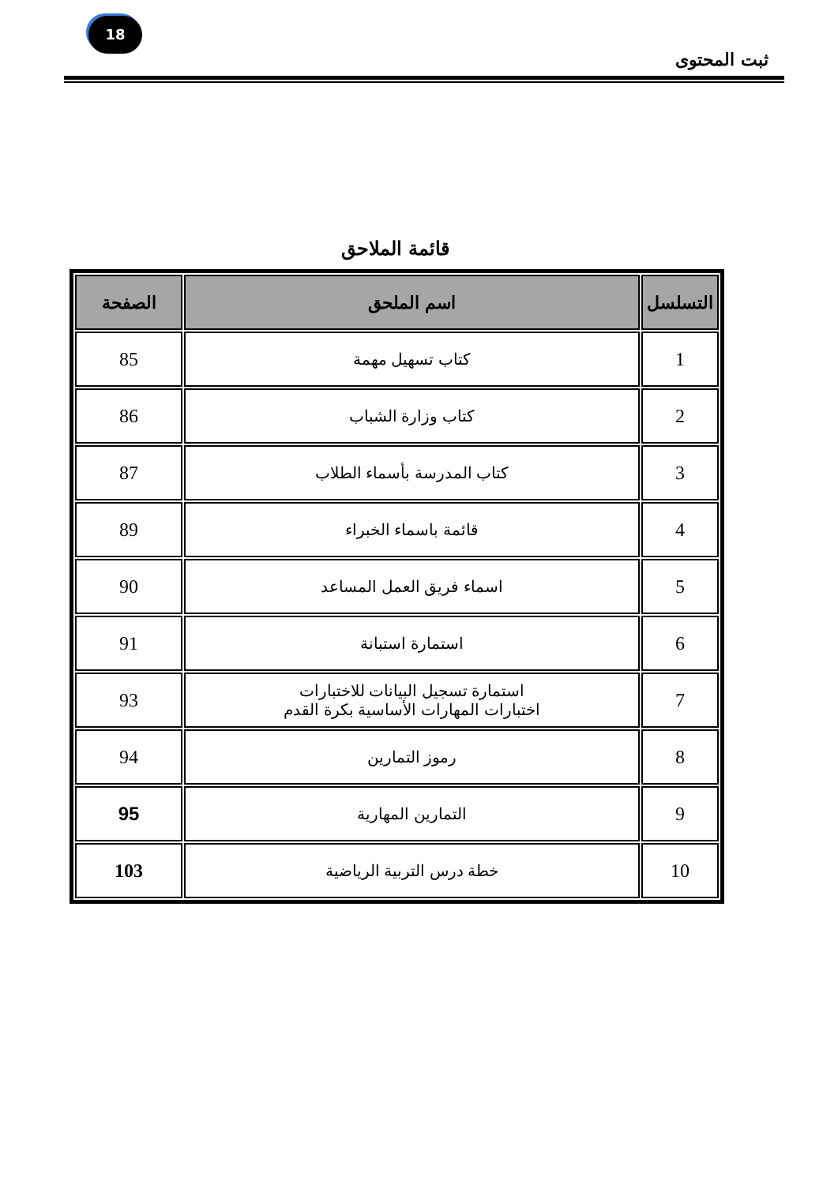18
ثبت المحتوى
قائمة الملاحق
| التسلسل | اسم الملحق | الصفحة |
| --- | --- | --- |
| 1 | كتاب تسهيل مهمة | 85 |
| 2 | كتاب وزارة الشباب | 86 |
| 3 | كتاب المدرسة بأسماء الطلاب | 87 |
| 4 | قائمة باسماء الخبراء | 89 |
| 5 | اسماء فريق العمل المساعد | 90 |
| 6 | استمارة استبانة | 91 |
| 7 | استمارة تسجيل البيانات للاختبارات اختبارات المهارات الأساسية بكرة القدم | 93 |
| 8 | رموز التمارين | 94 |
| 9 | التمارين المهارية | 95 |
| 10 | خطة درس التربية الرياضية | 103 |